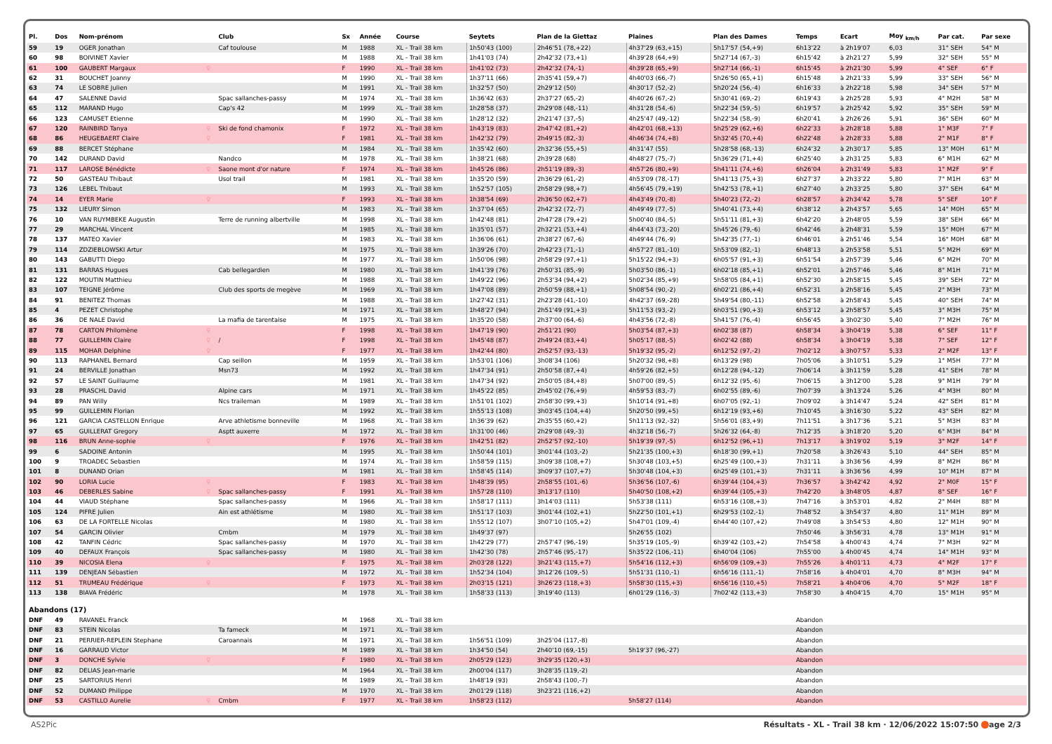| Pl. | Dos | Nom-prénom | | Club | Sx | Année | Course | Seytets | Plan de la Giettaz | Plaines | Plan des Dames | Temps | Ecart | Moy <sub>km/h</sub> | Par cat. | Par sexe |
| --- | --- | --- | --- | --- | --- | --- | --- | --- | --- | --- | --- | --- | --- | --- | --- | --- |
| 59 | 19 | OGER Jonathan | | Caf toulouse | M | 1988 | XL - Trail 38 km | 1h50'43 (100) | 2h46'51 (78,+22) | 4h37'29 (63,+15) | 5h17'57 (54,+9) | 6h13'22 | à 2h19'07 | 6,03 | 31° SEH | 54° M |
| 60 | 98 | BOIVINET Xavier | | | M | 1988 | XL - Trail 38 km | 1h41'03 (74) | 2h42'32 (73,+1) | 4h39'28 (64,+9) | 5h27'14 (67,-3) | 6h15'42 | à 2h21'27 | 5,99 | 32° SEH | 55° M |
| 61 | 100 | GAUBERT Margaux | ♀ | | F | 1990 | XL - Trail 38 km | 1h41'02 (73) | 2h42'32 (74,-1) | 4h39'28 (65,+9) | 5h27'14 (66,-1) | 6h15'45 | à 2h21'30 | 5,99 | 4° SEF | 6° F |
| 62 | 31 | BOUCHET Joanny | | | M | 1990 | XL - Trail 38 km | 1h37'11 (66) | 2h35'41 (59,+7) | 4h40'03 (66,-7) | 5h26'50 (65,+1) | 6h15'48 | à 2h21'33 | 5,99 | 33° SEH | 56° M |
| 63 | 74 | LE SOBRE Julien | | | M | 1991 | XL - Trail 38 km | 1h32'57 (50) | 2h29'12 (50) | 4h30'17 (52,-2) | 5h20'24 (56,-4) | 6h16'33 | à 2h22'18 | 5,98 | 34° SEH | 57° M |
| 64 | 47 | SALENNE David | | Spac sallanches-passy | M | 1974 | XL - Trail 38 km | 1h36'42 (63) | 2h37'27 (65,-2) | 4h40'26 (67,-2) | 5h30'41 (69,-2) | 6h19'43 | à 2h25'28 | 5,93 | 4° M2H | 58° M |
| 65 | 112 | MARAND Hugo | | Cap's 42 | M | 1999 | XL - Trail 38 km | 1h28'58 (37) | 2h29'08 (48,-11) | 4h31'28 (54,-6) | 5h22'34 (59,-5) | 6h19'57 | à 2h25'42 | 5,92 | 35° SEH | 59° M |
| 66 | 123 | CAMUSET Etienne | | | M | 1990 | XL - Trail 38 km | 1h28'12 (32) | 2h21'47 (37,-5) | 4h25'47 (49,-12) | 5h22'34 (58,-9) | 6h20'41 | à 2h26'26 | 5,91 | 36° SEH | 60° M |
| 67 | 120 | RAINBIRD Tanya | ♀ | Ski de fond chamonix | F | 1972 | XL - Trail 38 km | 1h43'19 (83) | 2h47'42 (81,+2) | 4h42'01 (68,+13) | 5h25'29 (62,+6) | 6h22'33 | à 2h28'18 | 5,88 | 1° M3F | 7° F |
| 68 | 86 | HEUGEBAERT Claire | ♀ | | F | 1981 | XL - Trail 38 km | 1h42'32 (79) | 2h49'15 (82,-3) | 4h46'34 (74,+8) | 5h32'45 (70,+4) | 6h22'48 | à 2h28'33 | 5,88 | 2° M1F | 8° F |
| 69 | 88 | BERCET Stéphane | | | M | 1984 | XL - Trail 38 km | 1h35'42 (60) | 2h32'36 (55,+5) | 4h31'47 (55) | 5h28'58 (68,-13) | 6h24'32 | à 2h30'17 | 5,85 | 13° M0H | 61° M |
| 70 | 142 | DURAND David | | Nandco | M | 1978 | XL - Trail 38 km | 1h38'21 (68) | 2h39'28 (68) | 4h48'27 (75,-7) | 5h36'29 (71,+4) | 6h25'40 | à 2h31'25 | 5,83 | 6° M1H | 62° M |
| 71 | 117 | LAROSE Bénédicte | ♀ | Saone mont d'or nature | F | 1974 | XL - Trail 38 km | 1h45'26 (86) | 2h51'19 (89,-3) | 4h57'26 (80,+9) | 5h41'11 (74,+6) | 6h26'04 | à 2h31'49 | 5,83 | 1° M2F | 9° F |
| 72 | 50 | GASTEAU Thibaut | | Usol trail | M | 1981 | XL - Trail 38 km | 1h35'20 (59) | 2h36'29 (61,-2) | 4h53'09 (78,-17) | 5h41'13 (75,+3) | 6h27'37 | à 2h33'22 | 5,80 | 7° M1H | 63° M |
| 73 | 126 | LEBEL Thibaut | | | M | 1993 | XL - Trail 38 km | 1h52'57 (105) | 2h58'29 (98,+7) | 4h56'45 (79,+19) | 5h42'53 (78,+1) | 6h27'40 | à 2h33'25 | 5,80 | 37° SEH | 64° M |
| 74 | 14 | EYER Marie | ♀ | | F | 1993 | XL - Trail 38 km | 1h38'54 (69) | 2h36'50 (62,+7) | 4h43'49 (70,-8) | 5h40'23 (72,-2) | 6h28'57 | à 2h34'42 | 5,78 | 5° SEF | 10° F |
| 75 | 132 | LIEURY Simon | | | M | 1983 | XL - Trail 38 km | 1h37'04 (65) | 2h42'32 (72,-7) | 4h49'49 (77,-5) | 5h40'41 (73,+4) | 6h38'12 | à 2h43'57 | 5,65 | 14° M0H | 65° M |
| 76 | 10 | VAN RUYMBEKE Augustin | | Terre de running albertville | M | 1998 | XL - Trail 38 km | 1h42'48 (81) | 2h47'28 (79,+2) | 5h00'40 (84,-5) | 5h51'11 (81,+3) | 6h42'20 | à 2h48'05 | 5,59 | 38° SEH | 66° M |
| 77 | 29 | MARCHAL Vincent | | | M | 1985 | XL - Trail 38 km | 1h35'01 (57) | 2h32'21 (53,+4) | 4h44'43 (73,-20) | 5h45'26 (79,-6) | 6h42'46 | à 2h48'31 | 5,59 | 15° M0H | 67° M |
| 78 | 137 | MATEO Xavier | | | M | 1983 | XL - Trail 38 km | 1h36'06 (61) | 2h38'27 (67,-6) | 4h49'44 (76,-9) | 5h42'35 (77,-1) | 6h46'01 | à 2h51'46 | 5,54 | 16° M0H | 68° M |
| 79 | 114 | ZDZIEBLOWSKI Artur | | | M | 1975 | XL - Trail 38 km | 1h39'26 (70) | 2h42'23 (71,-1) | 4h57'27 (81,-10) | 5h53'09 (82,-1) | 6h48'13 | à 2h53'58 | 5,51 | 5° M2H | 69° M |
| 80 | 143 | GABUTTI Diego | | | M | 1977 | XL - Trail 38 km | 1h50'06 (98) | 2h58'29 (97,+1) | 5h15'22 (94,+3) | 6h05'57 (91,+3) | 6h51'54 | à 2h57'39 | 5,46 | 6° M2H | 70° M |
| 81 | 131 | BARRAS Hugues | | Cab bellegardien | M | 1980 | XL - Trail 38 km | 1h41'39 (76) | 2h50'31 (85,-9) | 5h03'50 (86,-1) | 6h02'18 (85,+1) | 6h52'01 | à 2h57'46 | 5,46 | 8° M1H | 71° M |
| 82 | 122 | MOUTIN Matthieu | | | M | 1988 | XL - Trail 38 km | 1h49'22 (96) | 2h53'34 (94,+2) | 5h02'34 (85,+9) | 5h58'05 (84,+1) | 6h52'30 | à 2h58'15 | 5,45 | 39° SEH | 72° M |
| 83 | 107 | TEIGNE Jérôme | | Club des sports de megève | M | 1969 | XL - Trail 38 km | 1h47'08 (89) | 2h50'59 (88,+1) | 5h08'54 (90,-2) | 6h02'21 (86,+4) | 6h52'31 | à 2h58'16 | 5,45 | 2° M3H | 73° M |
| 84 | 91 | BENITEZ Thomas | | | M | 1988 | XL - Trail 38 km | 1h27'42 (31) | 2h23'28 (41,-10) | 4h42'37 (69,-28) | 5h49'54 (80,-11) | 6h52'58 | à 2h58'43 | 5,45 | 40° SEH | 74° M |
| 85 | 4 | PEZET Christophe | | | M | 1971 | XL - Trail 38 km | 1h48'27 (94) | 2h51'49 (91,+3) | 5h11'53 (93,-2) | 6h03'51 (90,+3) | 6h53'12 | à 2h58'57 | 5,45 | 3° M3H | 75° M |
| 86 | 36 | DE NALE David | | La mafia de tarentaise | M | 1975 | XL - Trail 38 km | 1h35'20 (58) | 2h37'00 (64,-6) | 4h43'56 (72,-8) | 5h41'57 (76,-4) | 6h56'45 | à 3h02'30 | 5,40 | 7° M2H | 76° M |
| 87 | 78 | CARTON Philomène | ♀ | | F | 1998 | XL - Trail 38 km | 1h47'19 (90) | 2h51'21 (90) | 5h03'54 (87,+3) | 6h02'38 (87) | 6h58'34 | à 3h04'19 | 5,38 | 6° SEF | 11° F |
| 88 | 77 | GUILLEMIN Claire | ♀ | / | F | 1998 | XL - Trail 38 km | 1h45'48 (87) | 2h49'24 (83,+4) | 5h05'17 (88,-5) | 6h02'42 (88) | 6h58'34 | à 3h04'19 | 5,38 | 7° SEF | 12° F |
| 89 | 115 | MOHAR Delphine | ♀ | | F | 1977 | XL - Trail 38 km | 1h42'44 (80) | 2h52'57 (93,-13) | 5h19'32 (95,-2) | 6h12'52 (97,-2) | 7h02'12 | à 3h07'57 | 5,33 | 2° M2F | 13° F |
| 90 | 113 | RAPHANEL Bernard | | Cap seillon | M | 1959 | XL - Trail 38 km | 1h53'01 (106) | 3h08'34 (106) | 5h20'32 (98,+8) | 6h13'29 (98) | 7h05'06 | à 3h10'51 | 5,29 | 1° M5H | 77° M |
| 91 | 24 | BERVILLE Jonathan | | Msn73 | M | 1992 | XL - Trail 38 km | 1h47'34 (91) | 2h50'58 (87,+4) | 4h59'26 (82,+5) | 6h12'28 (94,-12) | 7h06'14 | à 3h11'59 | 5,28 | 41° SEH | 78° M |
| 92 | 57 | LE SAINT Guillaume | | | M | 1981 | XL - Trail 38 km | 1h47'34 (92) | 2h50'05 (84,+8) | 5h07'00 (89,-5) | 6h12'32 (95,-6) | 7h06'15 | à 3h12'00 | 5,28 | 9° M1H | 79° M |
| 93 | 28 | PRASCHL David | | Alpine cars | M | 1971 | XL - Trail 38 km | 1h45'22 (85) | 2h45'02 (76,+9) | 4h59'53 (83,-7) | 6h02'55 (89,-6) | 7h07'39 | à 3h13'24 | 5,26 | 4° M3H | 80° M |
| 94 | 89 | PAN Willy | | Ncs traileman | M | 1989 | XL - Trail 38 km | 1h51'01 (102) | 2h58'30 (99,+3) | 5h10'14 (91,+8) | 6h07'05 (92,-1) | 7h09'02 | à 3h14'47 | 5,24 | 42° SEH | 81° M |
| 95 | 99 | GUILLEMIN Florian | | | M | 1992 | XL - Trail 38 km | 1h55'13 (108) | 3h03'45 (104,+4) | 5h20'50 (99,+5) | 6h12'19 (93,+6) | 7h10'45 | à 3h16'30 | 5,22 | 43° SEH | 82° M |
| 96 | 121 | GARCIA CASTELLON Enrique | | Arve athletisme bonneville | M | 1968 | XL - Trail 38 km | 1h36'39 (62) | 2h35'55 (60,+2) | 5h11'13 (92,-32) | 5h56'01 (83,+9) | 7h11'51 | à 3h17'36 | 5,21 | 5° M3H | 83° M |
| 97 | 65 | GUILLERAT Gregory | | Asptt auxerre | M | 1972 | XL - Trail 38 km | 1h31'00 (46) | 2h29'08 (49,-3) | 4h32'18 (56,-7) | 5h26'32 (64,-8) | 7h12'35 | à 3h18'20 | 5,20 | 6° M3H | 84° M |
| 98 | 116 | BRUN Anne-sophie | ♀ | | F | 1976 | XL - Trail 38 km | 1h42'51 (82) | 2h52'57 (92,-10) | 5h19'39 (97,-5) | 6h12'52 (96,+1) | 7h13'17 | à 3h19'02 | 5,19 | 3° M2F | 14° F |
| 99 | 6 | SADOINE Antonin | | | M | 1995 | XL - Trail 38 km | 1h50'44 (101) | 3h01'44 (103,-2) | 5h21'35 (100,+3) | 6h18'30 (99,+1) | 7h20'58 | à 3h26'43 | 5,10 | 44° SEH | 85° M |
| 100 | 9 | TROADEC Sebastien | | | M | 1974 | XL - Trail 38 km | 1h58'59 (115) | 3h09'38 (108,+7) | 5h30'48 (103,+5) | 6h25'49 (100,+3) | 7h31'11 | à 3h36'56 | 4,99 | 8° M2H | 86° M |
| 101 | 8 | DUNAND Orian | | | M | 1981 | XL - Trail 38 km | 1h58'45 (114) | 3h09'37 (107,+7) | 5h30'48 (104,+3) | 6h25'49 (101,+3) | 7h31'11 | à 3h36'56 | 4,99 | 10° M1H | 87° M |
| 102 | 90 | LORIA Lucie | ♀ | | F | 1983 | XL - Trail 38 km | 1h48'39 (95) | 2h58'55 (101,-6) | 5h36'56 (107,-6) | 6h39'44 (104,+3) | 7h36'57 | à 3h42'42 | 4,92 | 2° M0F | 15° F |
| 103 | 46 | DEBERLES Sabine | ♀ | Spac sallanches-passy | F | 1991 | XL - Trail 38 km | 1h57'28 (110) | 3h13'17 (110) | 5h40'50 (108,+2) | 6h39'44 (105,+3) | 7h42'20 | à 3h48'05 | 4,87 | 8° SEF | 16° F |
| 104 | 44 | VIAUD Stéphane | | Spac sallanches-passy | M | 1966 | XL - Trail 38 km | 1h58'17 (111) | 3h14'03 (111) | 5h53'38 (111) | 6h53'16 (108,+3) | 7h47'16 | à 3h53'01 | 4,82 | 2° M4H | 88° M |
| 105 | 124 | PIFRE Julien | | Ain est athlétisme | M | 1980 | XL - Trail 38 km | 1h51'17 (103) | 3h01'44 (102,+1) | 5h22'50 (101,+1) | 6h29'53 (102,-1) | 7h48'52 | à 3h54'37 | 4,80 | 11° M1H | 89° M |
| 106 | 63 | DE LA FORTELLE Nicolas | | | M | 1980 | XL - Trail 38 km | 1h55'12 (107) | 3h07'10 (105,+2) | 5h47'01 (109,-4) | 6h44'40 (107,+2) | 7h49'08 | à 3h54'53 | 4,80 | 12° M1H | 90° M |
| 107 | 54 | GARCIN Olivier | | Cmbm | M | 1979 | XL - Trail 38 km | 1h49'37 (97) | | 5h26'55 (102) | | 7h50'46 | à 3h56'31 | 4,78 | 13° M1H | 91° M |
| 108 | 42 | TANFIN Cédric | | Spac sallanches-passy | M | 1970 | XL - Trail 38 km | 1h42'29 (77) | 2h57'47 (96,-19) | 5h35'19 (105,-9) | 6h39'42 (103,+2) | 7h54'58 | à 4h00'43 | 4,74 | 7° M3H | 92° M |
| 109 | 40 | DEFAUX François | | Spac sallanches-passy | M | 1980 | XL - Trail 38 km | 1h42'30 (78) | 2h57'46 (95,-17) | 5h35'22 (106,-11) | 6h40'04 (106) | 7h55'00 | à 4h00'45 | 4,74 | 14° M1H | 93° M |
| 110 | 39 | NICOSIA Elena | ♀ | | F | 1975 | XL - Trail 38 km | 2h03'28 (122) | 3h21'43 (115,+7) | 5h54'16 (112,+3) | 6h56'09 (109,+3) | 7h55'26 | à 4h01'11 | 4,73 | 4° M2F | 17° F |
| 111 | 139 | DENJEAN Sébastien | | | M | 1972 | XL - Trail 38 km | 1h52'34 (104) | 3h12'26 (109,-5) | 5h51'31 (110,-1) | 6h56'16 (111,-1) | 7h58'16 | à 4h04'01 | 4,70 | 8° M3H | 94° M |
| 112 | 51 | TRUMEAU Frédérique | ♀ | | F | 1973 | XL - Trail 38 km | 2h03'15 (121) | 3h26'23 (118,+3) | 5h58'30 (115,+3) | 6h56'16 (110,+5) | 7h58'21 | à 4h04'06 | 4,70 | 5° M2F | 18° F |
| 113 | 138 | BIAVA Frédéric | | | M | 1978 | XL - Trail 38 km | 1h58'33 (113) | 3h19'40 (113) | 6h01'29 (116,-3) | 7h02'42 (113,+3) | 7h58'30 | à 4h04'15 | 4,70 | 15° M1H | 95° M |
| Abandons (17) | | | | | | | | | | | | | | | | |
| DNF | 49 | RAVANEL Franck | | | M | 1968 | XL - Trail 38 km | | | | | Abandon | | | | |
| DNF | 83 | STEIN Nicolas | | Ta fameck | M | 1971 | XL - Trail 38 km | | | | | Abandon | | | | |
| DNF | 21 | PERRIER-REPLEIN Stephane | | Caroannais | M | 1971 | XL - Trail 38 km | 1h56'51 (109) | 3h25'04 (117,-8) | | | Abandon | | | | |
| DNF | 16 | GARRAUD Victor | | | M | 1989 | XL - Trail 38 km | 1h34'50 (54) | 2h40'10 (69,-15) | 5h19'37 (96,-27) | | Abandon | | | | |
| DNF | 3 | DONCHE Sylvie | ♀ | | F | 1980 | XL - Trail 38 km | 2h05'29 (123) | 3h29'35 (120,+3) | | | Abandon | | | | |
| DNF | 82 | DELIAS Jean-marie | | | M | 1964 | XL - Trail 38 km | 2h00'04 (117) | 3h28'35 (119,-2) | | | Abandon | | | | |
| DNF | 25 | SARTORIUS Henri | | | M | 1989 | XL - Trail 38 km | 1h48'19 (93) | 2h58'43 (100,-7) | | | Abandon | | | | |
| DNF | 52 | DUMAND Philippe | | | M | 1970 | XL - Trail 38 km | 2h01'29 (118) | 3h23'21 (116,+2) | | | Abandon | | | | |
| DNF | 53 | CASTILLO Aurelie | ♀ | Cmbm | F | 1977 | XL - Trail 38 km | 1h58'23 (112) | | 5h58'27 (114) | | Abandon | | | | |
AS2Pic Résultats - XL - Trail 38 km · 12/06/2022 15:07:50 age 2/3